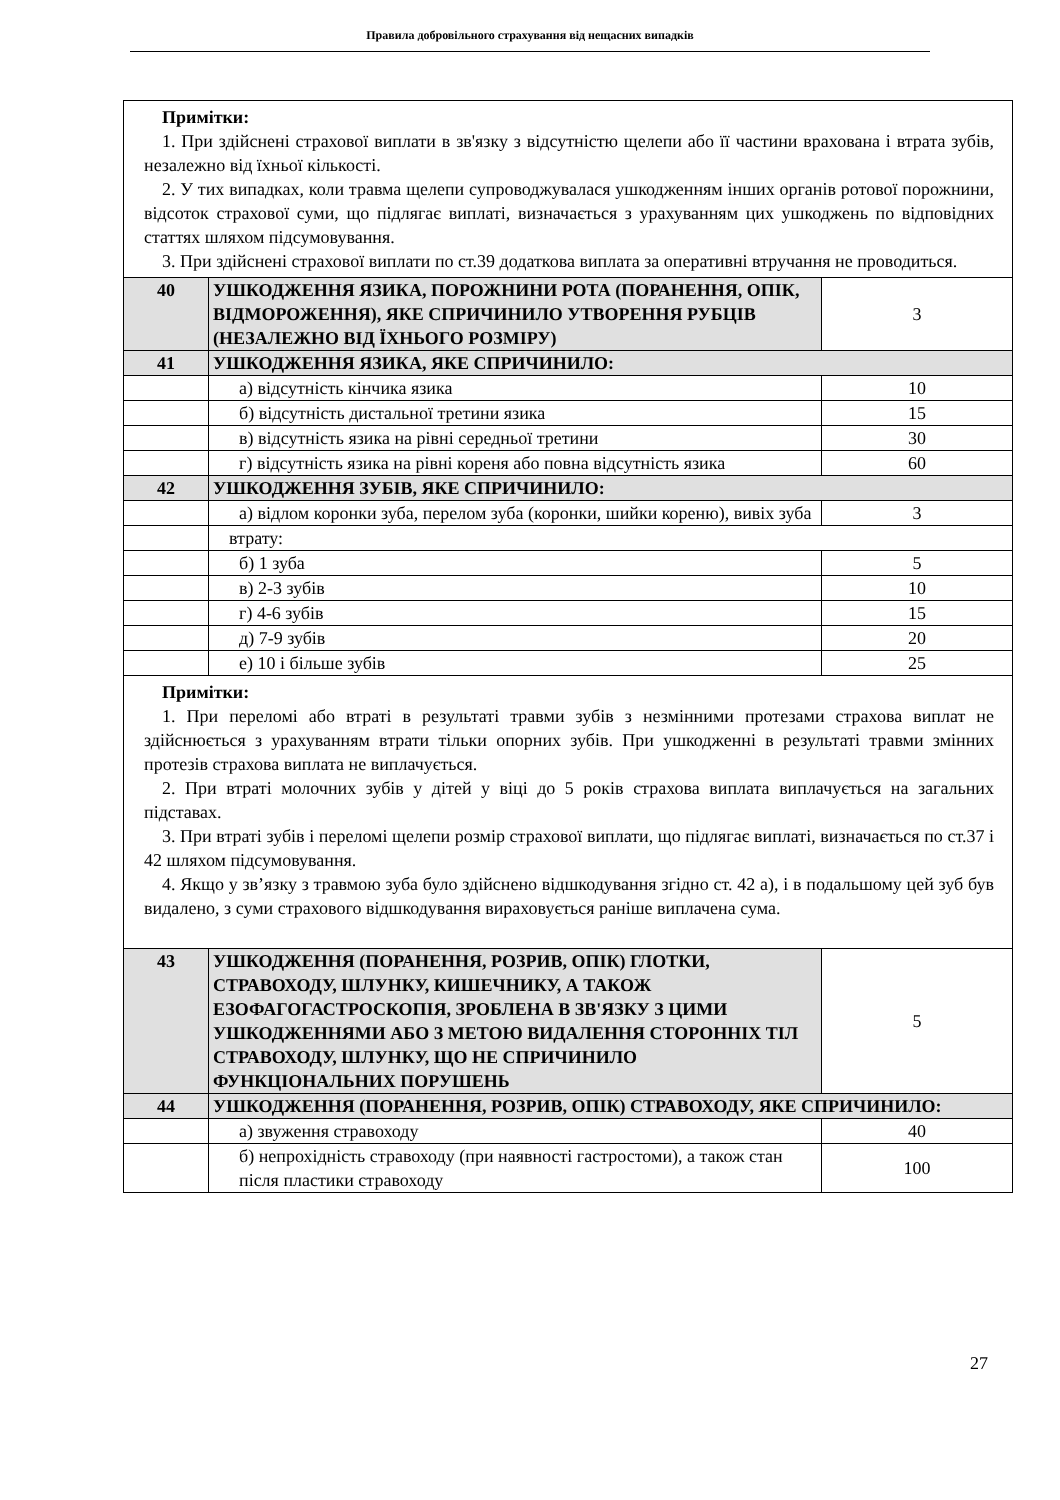Правила добровільного страхування від нещасних випадків
| Примітки: 1. При здійснені страхової виплати в зв'язку з відсутністю щелепи або її частини врахована і втрата зубів, незалежно від їхньої кількості. 2. У тих випадках, коли травма щелепи супроводжувалася ушкодженням інших органів ротової порожнини, відсоток страхової суми, що підлягає виплаті, визначається з урахуванням цих ушкоджень по відповідних статтях шляхом підсумовування. 3. При здійснені страхової виплати по ст.39 додаткова виплата за оперативні втручання не проводиться. | | |
| 40 | УШКОДЖЕННЯ ЯЗИКА, ПОРОЖНИНИ РОТА (ПОРАНЕННЯ, ОПІК, ВІДМОРОЖЕННЯ), ЯКЕ СПРИЧИНИЛО УТВОРЕННЯ РУБЦІВ (НЕЗАЛЕЖНО ВІД ЇХНЬОГО РОЗМІРУ) | 3 |
| 41 | УШКОДЖЕННЯ ЯЗИКА, ЯКЕ СПРИЧИНИЛО: | |
| | а) відсутність кінчика язика | 10 |
| | б) відсутність дистальної третини язика | 15 |
| | в) відсутність язика на рівні середньої третини | 30 |
| | г) відсутність язика на рівні кореня або повна відсутність язика | 60 |
| 42 | УШКОДЖЕННЯ ЗУБІВ, ЯКЕ СПРИЧИНИЛО: | |
| | а) відлом коронки зуба, перелом зуба (коронки, шийки кореню), вивіх зуба | 3 |
| | втрату: | |
| | б) 1 зуба | 5 |
| | в) 2-3 зубів | 10 |
| | г) 4-6 зубів | 15 |
| | д) 7-9 зубів | 20 |
| | е) 10 і більше зубів | 25 |
| Примітки: 1. При переломі або втраті в результаті травми зубів з незмінними протезами страхова виплат не здійснюється з урахуванням втрати тільки опорних зубів. При ушкодженні в результаті травми змінних протезів страхова виплата не виплачується. 2. При втраті молочних зубів у дітей у віці до 5 років страхова виплата виплачується на загальних підставах. 3. При втраті зубів і переломі щелепи розмір страхової виплати, що підлягає виплаті, визначається по ст.37 і 42 шляхом підсумовування. 4. Якщо у зв’язку з травмою зуба було здійснено відшкодування згідно ст. 42 а), і в подальшому цей зуб був видалено, з суми страхового відшкодування вираховується раніше виплачена сума. | | |
| 43 | УШКОДЖЕННЯ (ПОРАНЕННЯ, РОЗРИВ, ОПІК) ГЛОТКИ, СТРАВОХОДУ, ШЛУНКУ, КИШЕЧНИКУ, А ТАКОЖ ЕЗОФАГОГАСТРОСКОПІЯ, ЗРОБЛЕНА В ЗВ'ЯЗКУ З ЦИМИ УШКОДЖЕННЯМИ АБО З МЕТОЮ ВИДАЛЕННЯ СТОРОННІХ ТІЛ СТРАВОХОДУ, ШЛУНКУ, ЩО НЕ СПРИЧИНИЛО ФУНКЦІОНАЛЬНИХ ПОРУШЕНЬ | 5 |
| 44 | УШКОДЖЕННЯ (ПОРАНЕННЯ, РОЗРИВ, ОПІК) СТРАВОХОДУ, ЯКЕ СПРИЧИНИЛО: | |
| | а) звуження стравоходу | 40 |
| | б) непрохідність стравоходу (при наявності гастростоми), а також стан після пластики стравоходу | 100 |
27